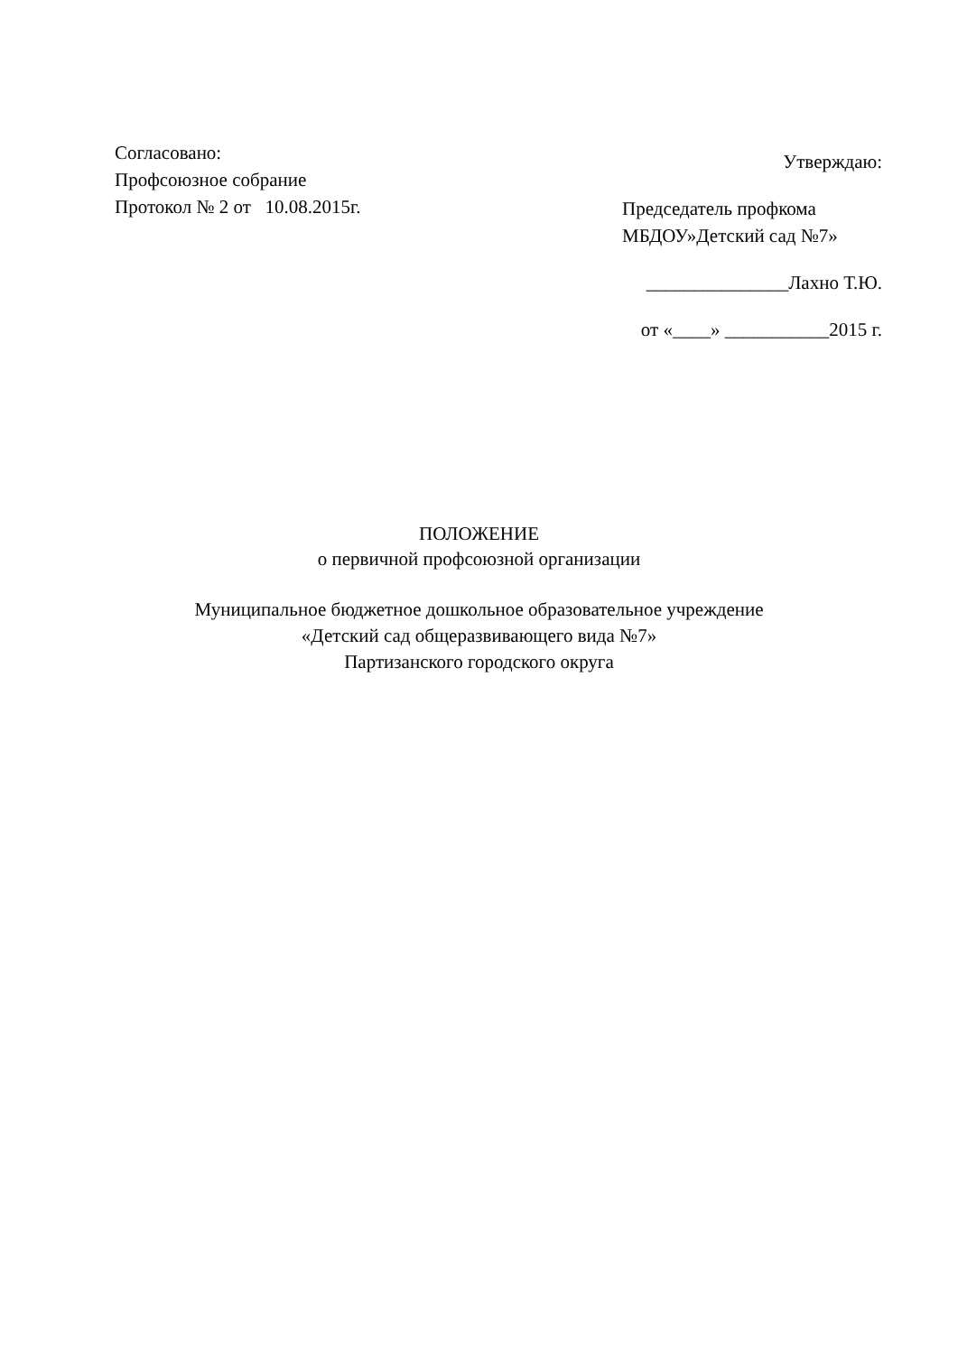Согласовано:
Профсоюзное собрание
Протокол № 2 от 10.08.2015г.
Утверждаю:
Председатель профкома
МБДОУ»Детский сад №7»
_______________Лахно Т.Ю.
от «____» ___________2015 г.
ПОЛОЖЕНИЕ
о первичной профсоюзной организации
Муниципальное бюджетное дошкольное образовательное учреждение
«Детский сад общеразвивающего вида №7»
Партизанского городского округа